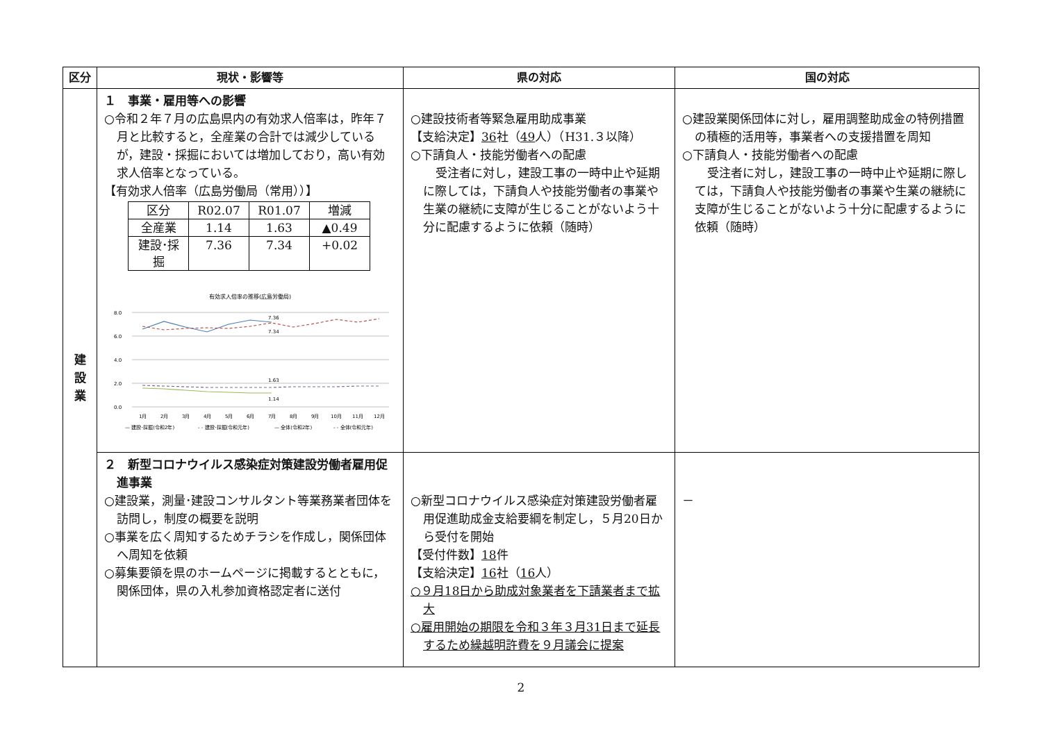| 区分 | 現状・影響等 | 県の対応 | 国の対応 |
| --- | --- | --- | --- |
| 建 設 業 | １ 事業・雇用等への影響 ○令和２年７月の広島県内の有効求人倍率は，昨年７月と比較すると，全産業の合計では減少しているが，建設・採掘においては増加しており，高い有効求人倍率となっている。 【有効求人倍率（広島労働局（常用））】 / 区分 / R02.07 / R01.07 / 増減 / / 全産業 / 1.14 / 1.63 / ▲0.49 / / 建設･採掘 / 7.36 / 7.34 / +0.02 / 有効求人倍率の推移(広島労働局) 8.0 6.0 4.0 2.0 0.0 7.36 7.34 1.63 1.14 1月 2月 3月 4月 5月 6月 7月 8月 9月 10月 11月 12月 — 建設･採掘(令和2年) - - 建設･採掘(令和元年) — 全体(令和2年) - - 全体(令和元年) | ○建設技術者等緊急雇用助成事業 【支給決定】 36 社（ 49 人）（H31.３以降） ○下請負人・技能労働者への配慮 受注者に対し，建設工事の一時中止や延期に際しては，下請負人や技能労働者の事業や生業の継続に支障が生じることがないよう十分に配慮するように依頼（随時） | ○建設業関係団体に対し，雇用調整助成金の特例措置の積極的活用等，事業者への支援措置を周知 ○下請負人・技能労働者への配慮 受注者に対し，建設工事の一時中止や延期に際しては，下請負人や技能労働者の事業や生業の継続に支障が生じることがないよう十分に配慮するように依頼（随時） |
| | ２ 新型コロナウイルス感染症対策建設労働者雇用促進事業 ○建設業，測量･建設コンサルタント等業務業者団体を訪問し，制度の概要を説明 ○事業を広く周知するためチラシを作成し，関係団体へ周知を依頼 ○募集要領を県のホームページに掲載するとともに，関係団体，県の入札参加資格認定者に送付 | ○新型コロナウイルス感染症対策建設労働者雇用促進助成金支給要綱を制定し，５月20日から受付を開始 【受付件数】 18 件 【支給決定】 16 社（ 16 人） ○９月18日から助成対象業者を下請業者まで拡大 ○雇用開始の期限を令和３年３月31日まで延長するため繰越明許費を９月議会に提案 | － |
2